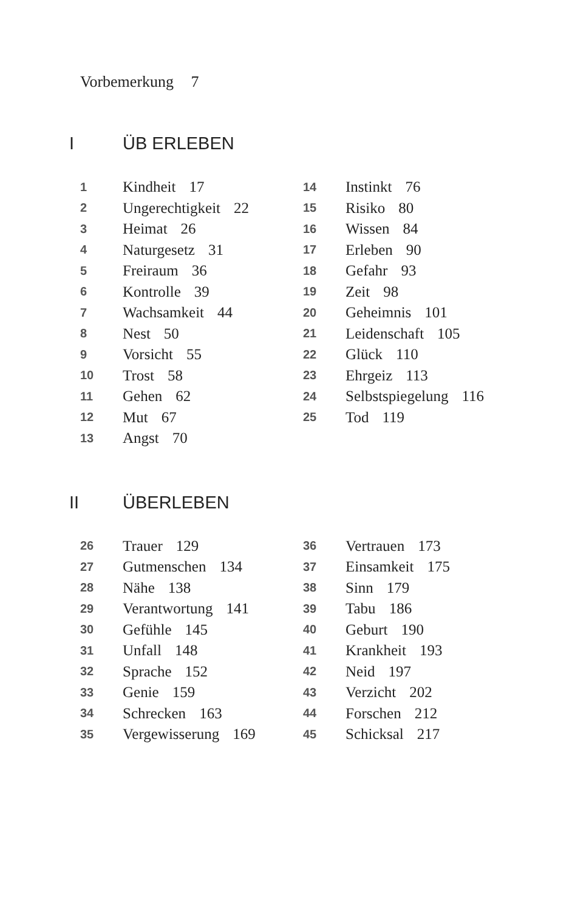Vorbemerkung 7
I ÜB ERLEBEN
1 Kindheit 17
2 Ungerechtigkeit 22
3 Heimat 26
4 Naturgesetz 31
5 Freiraum 36
6 Kontrolle 39
7 Wachsamkeit 44
8 Nest 50
9 Vorsicht 55
10 Trost 58
11 Gehen 62
12 Mut 67
13 Angst 70
14 Instinkt 76
15 Risiko 80
16 Wissen 84
17 Erleben 90
18 Gefahr 93
19 Zeit 98
20 Geheimnis 101
21 Leidenschaft 105
22 Glück 110
23 Ehrgeiz 113
24 Selbstspiegelung 116
25 Tod 119
II ÜBERLEBEN
26 Trauer 129
27 Gutmenschen 134
28 Nähe 138
29 Verantwortung 141
30 Gefühle 145
31 Unfall 148
32 Sprache 152
33 Genie 159
34 Schrecken 163
35 Vergewisserung 169
36 Vertrauen 173
37 Einsamkeit 175
38 Sinn 179
39 Tabu 186
40 Geburt 190
41 Krankheit 193
42 Neid 197
43 Verzicht 202
44 Forschen 212
45 Schicksal 217